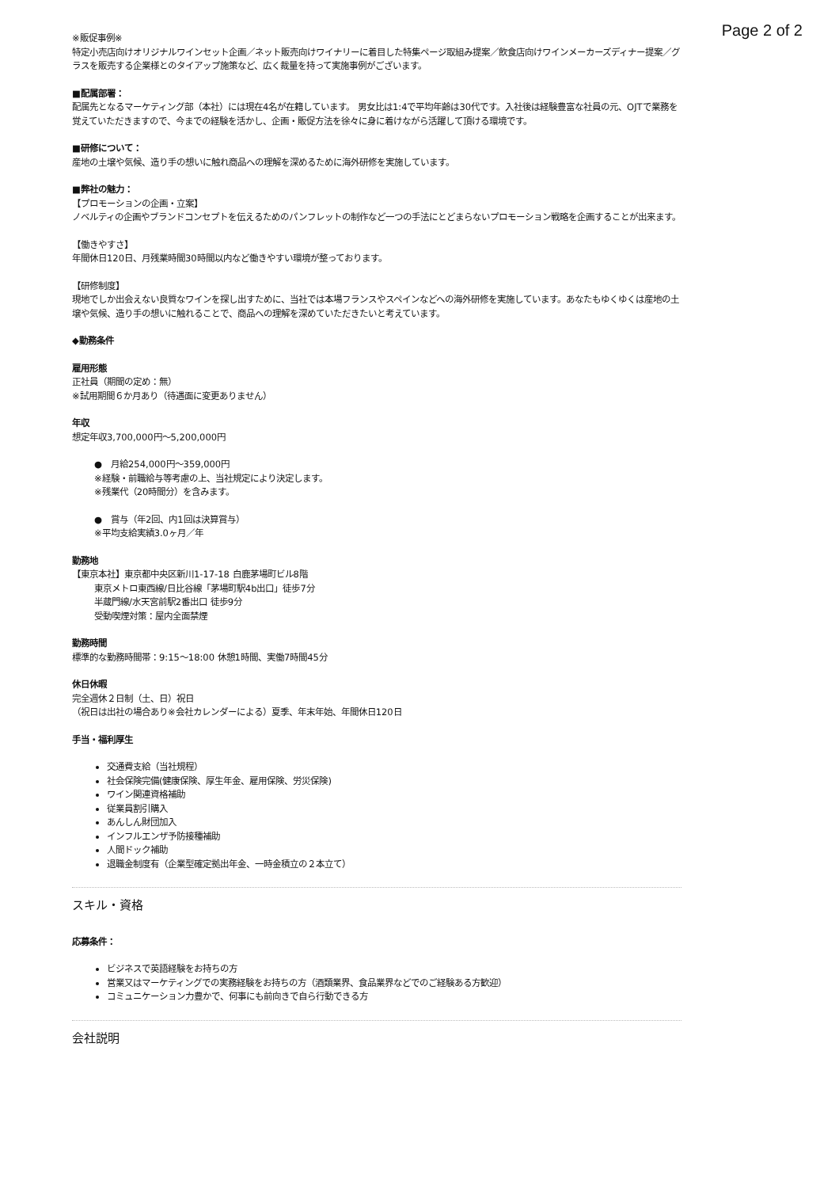Page 2 of 2
※販促事例※
特定小売店向けオリジナルワインセット企画／ネット販売向けワイナリーに着目した特集ページ取組み提案／飲食店向けワインメーカーズディナー提案／グラスを販売する企業様とのタイアップ施策など、広く裁量を持って実施事例がございます。
■配属部署：
配属先となるマーケティング部（本社）には現在4名が在籍しています。 男女比は1:4で平均年齢は30代です。入社後は経験豊富な社員の元、OJTで業務を覚えていただきますので、今までの経験を活かし、企画・販促方法を徐々に身に着けながら活躍して頂ける環境です。
■研修について：
産地の土壌や気候、造り手の想いに触れ商品への理解を深めるために海外研修を実施しています。
■弊社の魅力：
【プロモーションの企画・立案】
ノベルティの企画やブランドコンセプトを伝えるためのパンフレットの制作など一つの手法にとどまらないプロモーション戦略を企画することが出来ます。
【働きやすさ】
年間休日120日、月残業時間30時間以内など働きやすい環境が整っております。
【研修制度】
現地でしか出会えない良質なワインを探し出すために、当社では本場フランスやスペインなどへの海外研修を実施しています。あなたもゆくゆくは産地の土壌や気候、造り手の想いに触れることで、商品への理解を深めていただきたいと考えています。
◆勤務条件
雇用形態
正社員（期間の定め：無）
※試用期間６か月あり（待遇面に変更ありません）
年収
想定年収3,700,000円〜5,200,000円
●　月給254,000円〜359,000円
※経験・前職給与等考慮の上、当社規定により決定します。
※残業代（20時間分）を含みます。
●　賞与（年2回、内1回は決算賞与）
※平均支給実績3.0ヶ月／年
勤務地
【東京本社】東京都中央区新川1-17-18 白鹿茅場町ビル8階
東京メトロ東西線/日比谷線「茅場町駅4b出口」徒歩7分
半蔵門線/水天宮前駅2番出口 徒歩9分
受動喫煙対策：屋内全面禁煙
勤務時間
標準的な勤務時間帯：9:15〜18:00 休憩1時間、実働7時間45分
休日休暇
完全週休２日制（土、日）祝日
（祝日は出社の場合あり※会社カレンダーによる）夏季、年末年始、年間休日120日
手当・福利厚生
交通費支給（当社規程）
社会保険完備(健康保険、厚生年金、雇用保険、労災保険)
ワイン関連資格補助
従業員割引購入
あんしん財団加入
インフルエンザ予防接種補助
人間ドック補助
退職金制度有（企業型確定拠出年金、一時金積立の２本立て）
スキル・資格
応募条件：
ビジネスで英語経験をお持ちの方
営業又はマーケティングでの実務経験をお持ちの方（酒類業界、食品業界などでのご経験ある方歓迎）
コミュニケーション力豊かで、何事にも前向きで自ら行動できる方
会社説明